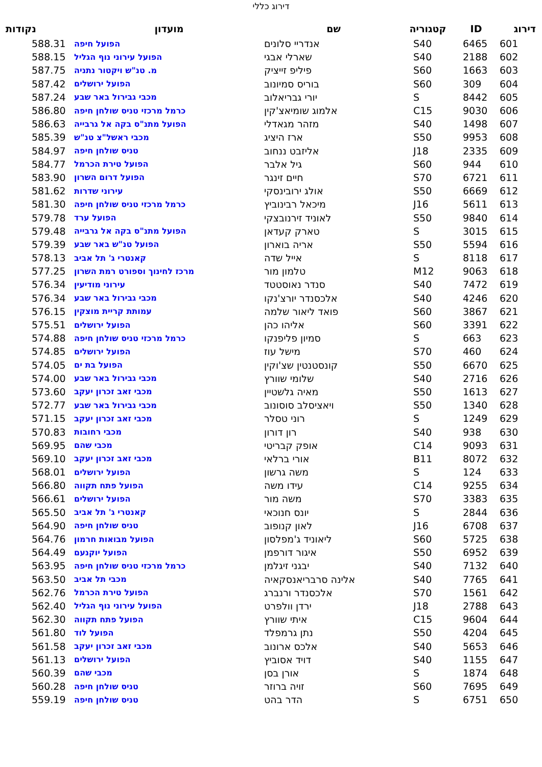דירוג כללי
| דירוג | ID | קטגוריה | שם | מועדון | נקודות |
| --- | --- | --- | --- | --- | --- |
| 601 | 6465 | S40 | אנדריי סלונים | הפועל חיפה | 588.31 |
| 602 | 2188 | S40 | שארלי אבגי | הפועל עירוני נוף הגליל | 588.15 |
| 603 | 1663 | S60 | פיליפ זייציק | מ. טנ"ש ויקטור נתניה | 587.75 |
| 604 | 309 | S60 | בוריס סמיונוב | הפועל ירושלים | 587.42 |
| 605 | 8442 | S | יורי גבריאלוב | מכבי גבירול באר שבע | 587.24 |
| 606 | 9030 | C15 | אלמוג שומיאצ'קין | כרמל מרכזי טניס שולחן חיפה | 586.80 |
| 607 | 1498 | S40 | מזהר מגאדלי | הפועל מתנ"ס בקה אל גרבייה | 586.63 |
| 608 | 9953 | S50 | ארז היציג | מכבי ראשל"צ טנ"ש | 585.39 |
| 609 | 2335 | J18 | אליזבט ננחוב | טניס שולחן חיפה | 584.97 |
| 610 | 944 | S60 | גיל אלבר | הפועל טירת הכרמל | 584.77 |
| 611 | 6721 | S70 | חיים זינגר | הפועל דרום השרון | 583.90 |
| 612 | 6669 | S50 | אולג ירובינסקי | עירוני שדרות | 581.62 |
| 613 | 5611 | J16 | מיכאל רבינוביץ | כרמל מרכזי טניס שולחן חיפה | 581.30 |
| 614 | 9840 | S50 | לאוניד זירנובצקי | הפועל ערד | 579.78 |
| 615 | 3015 | S | טארק קעדאן | הפועל מתנ"ס בקה אל גרבייה | 579.48 |
| 616 | 5594 | S50 | אריה בוארון | הפועל טנ"ש באר שבע | 579.39 |
| 617 | 8118 | S | אייל שדה | קאנטרי ג' תל אביב | 578.13 |
| 618 | 9063 | M12 | טלמון מור | מרכז לחינוך וספורט רמת השרון | 577.25 |
| 619 | 7472 | S40 | סנדר נאוסטטד | עירוני מודיעין | 576.34 |
| 620 | 4246 | S40 | אלכסנדר יורצ'נקו | מכבי גבירול באר שבע | 576.34 |
| 621 | 3867 | S60 | פואד ליאור שלמה | עמותת קריית מוצקין | 576.15 |
| 622 | 3391 | S60 | אליהו כהן | הפועל ירושלים | 575.51 |
| 623 | 663 | S | סמיון פליפנקו | כרמל מרכזי טניס שולחן חיפה | 574.88 |
| 624 | 460 | S70 | מישל עוז | הפועל ירושלים | 574.85 |
| 625 | 6670 | S50 | קונסטנטין שצ'וקין | הפועל בת ים | 574.05 |
| 626 | 2716 | S40 | שלומי שוורץ | מכבי גבירול באר שבע | 574.00 |
| 627 | 1613 | S50 | מאיה גלשטיין | מכבי זאב זכרון יעקב | 573.60 |
| 628 | 1340 | S50 | ויאציסלב סוסונוב | מכבי גבירול באר שבע | 572.77 |
| 629 | 1249 | S | רוני טסלר | מכבי זאב זכרון יעקב | 571.15 |
| 630 | 938 | S40 | רון דורון | מכבי רחובות | 570.83 |
| 631 | 9093 | C14 | אופק קבריטי | מכבי שהם | 569.95 |
| 632 | 8072 | B11 | אורי ברלאי | מכבי זאב זכרון יעקב | 569.10 |
| 633 | 124 | S | משה גרשון | הפועל ירושלים | 568.01 |
| 634 | 9255 | C14 | עידו משה | הפועל פתח תקווה | 566.80 |
| 635 | 3383 | S70 | משה מור | הפועל ירושלים | 566.61 |
| 636 | 2844 | S | יונס חנוכאי | קאנטרי ג' תל אביב | 565.50 |
| 637 | 6708 | J16 | לאון קנופוב | טניס שולחן חיפה | 564.90 |
| 638 | 5725 | S60 | ליאוניד ג'מפלסון | הפועל מבואות חרמון | 564.76 |
| 639 | 6952 | S50 | איגור דורפמן | הפועל יוקנעם | 564.49 |
| 640 | 7132 | S40 | יבגני זיגלמן | כרמל מרכזי טניס שולחן חיפה | 563.95 |
| 641 | 7765 | S40 | אלינה סרבריאנסקאיה | מכבי תל אביב | 563.50 |
| 642 | 1561 | S70 | אלכסנדר ורנברג | הפועל טירת הכרמל | 562.76 |
| 643 | 2788 | J18 | ירדן וולפרט | הפועל עירוני נוף הגליל | 562.40 |
| 644 | 9604 | C15 | איתי שוורץ | הפועל פתח תקווה | 562.30 |
| 645 | 4204 | S50 | נתן גרמפלד | הפועל לוד | 561.80 |
| 646 | 5653 | S40 | אלכס ארונוב | מכבי זאב זכרון יעקב | 561.58 |
| 647 | 1155 | S40 | דויד אסוביץ | הפועל ירושלים | 561.13 |
| 648 | 1874 | S | אורן בסן | מכבי שהם | 560.39 |
| 649 | 7695 | S60 | זויה ברוזר | טניס שולחן חיפה | 560.28 |
| 650 | 6751 | S | הדר בהט | טניס שולחן חיפה | 559.19 |